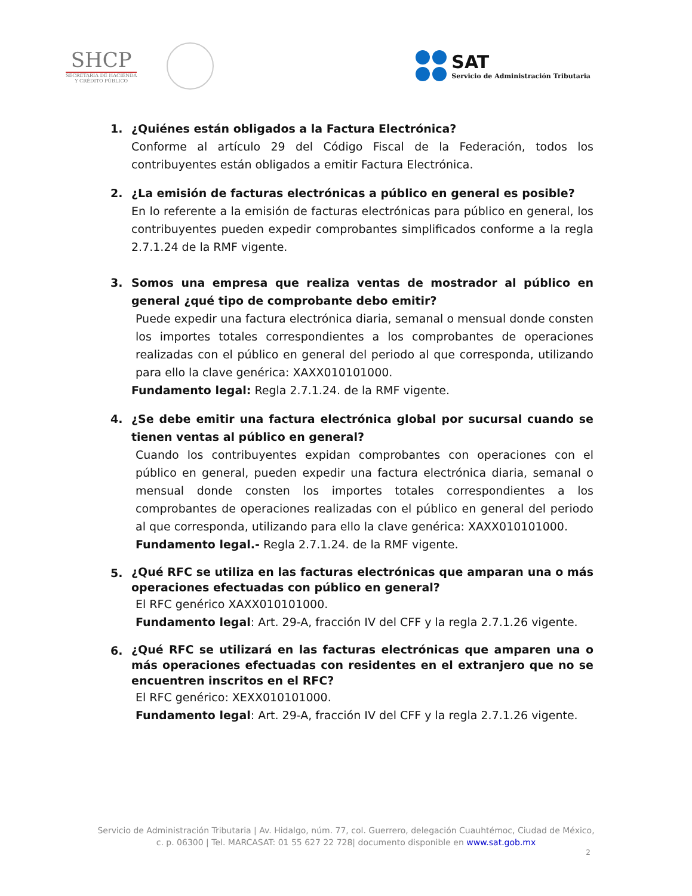SHCP
SECRETARÍA DE HACIENDA
Y CRÉDITO PÚBLICO
SAT
Servicio de Administración Tributaria
1. ¿Quiénes están obligados a la Factura Electrónica?
Conforme al artículo 29 del Código Fiscal de la Federación, todos los contribuyentes están obligados a emitir Factura Electrónica.
2. ¿La emisión de facturas electrónicas a público en general es posible?
En lo referente a la emisión de facturas electrónicas para público en general, los contribuyentes pueden expedir comprobantes simplificados conforme a la regla 2.7.1.24 de la RMF vigente.
3. Somos una empresa que realiza ventas de mostrador al público en general ¿qué tipo de comprobante debo emitir?
Puede expedir una factura electrónica diaria, semanal o mensual donde consten los importes totales correspondientes a los comprobantes de operaciones realizadas con el público en general del periodo al que corresponda, utilizando para ello la clave genérica: XAXX010101000.
Fundamento legal: Regla 2.7.1.24. de la RMF vigente.
4. ¿Se debe emitir una factura electrónica global por sucursal cuando se tienen ventas al público en general?
Cuando los contribuyentes expidan comprobantes con operaciones con el público en general, pueden expedir una factura electrónica diaria, semanal o mensual donde consten los importes totales correspondientes a los comprobantes de operaciones realizadas con el público en general del periodo al que corresponda, utilizando para ello la clave genérica: XAXX010101000.
Fundamento legal.- Regla 2.7.1.24. de la RMF vigente.
5.
¿Qué RFC se utiliza en las facturas electrónicas que amparan una o más operaciones efectuadas con público en general?
El RFC genérico XAXX010101000.
Fundamento legal: Art. 29-A, fracción IV del CFF y la regla 2.7.1.26 vigente.
6.
¿Qué RFC se utilizará en las facturas electrónicas que amparen una o más operaciones efectuadas con residentes en el extranjero que no se encuentren inscritos en el RFC?
El RFC genérico: XEXX010101000.
Fundamento legal: Art. 29-A, fracción IV del CFF y la regla 2.7.1.26 vigente.
Servicio de Administración Tributaria | Av. Hidalgo, núm. 77, col. Guerrero, delegación Cuauhtémoc, Ciudad de México,
c. p. 06300 | Tel. MARCASAT: 01 55 627 22 728| documento disponible en www.sat.gob.mx
2